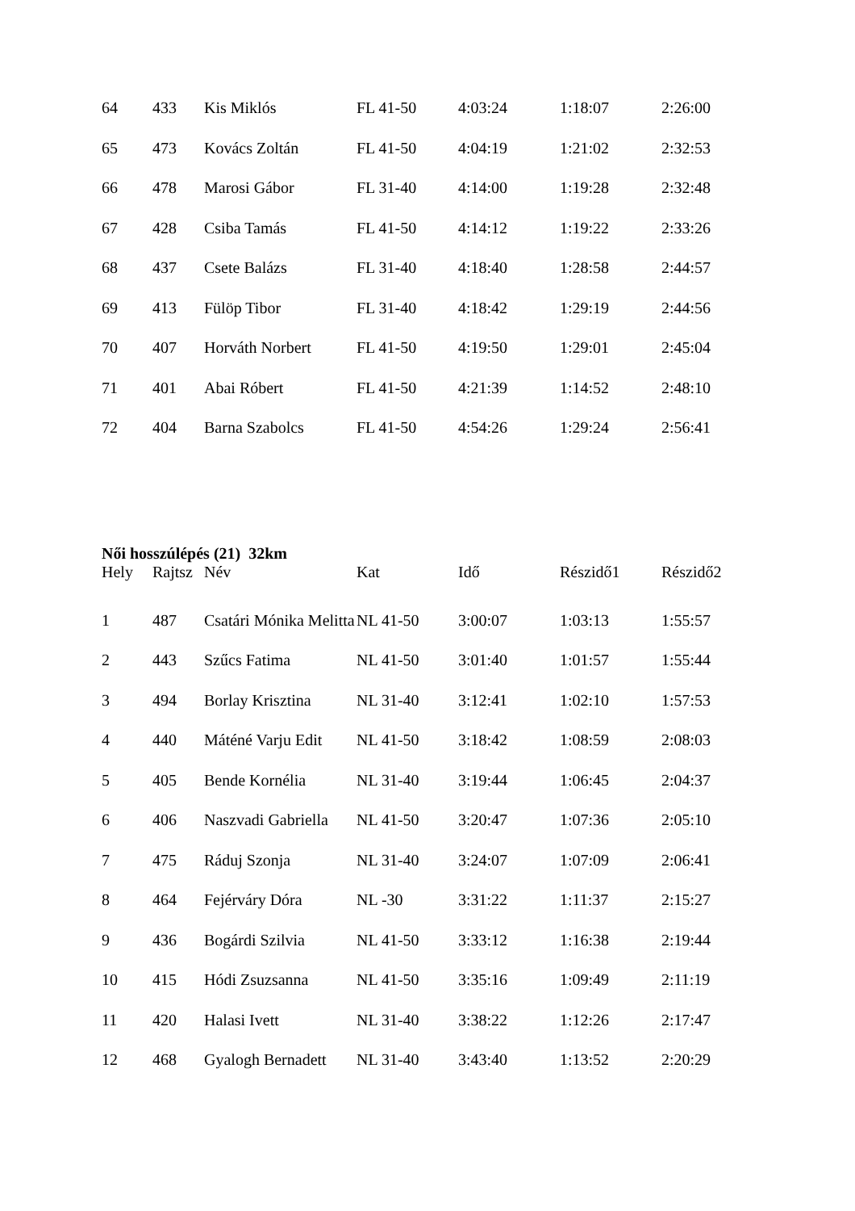| 64 | 433 | Kis Miklós | FL 41-50 | 4:03:24 | 1:18:07 | 2:26:00 |
| 65 | 473 | Kovács Zoltán | FL 41-50 | 4:04:19 | 1:21:02 | 2:32:53 |
| 66 | 478 | Marosi Gábor | FL 31-40 | 4:14:00 | 1:19:28 | 2:32:48 |
| 67 | 428 | Csiba Tamás | FL 41-50 | 4:14:12 | 1:19:22 | 2:33:26 |
| 68 | 437 | Csete Balázs | FL 31-40 | 4:18:40 | 1:28:58 | 2:44:57 |
| 69 | 413 | Fülöp Tibor | FL 31-40 | 4:18:42 | 1:29:19 | 2:44:56 |
| 70 | 407 | Horváth Norbert | FL 41-50 | 4:19:50 | 1:29:01 | 2:45:04 |
| 71 | 401 | Abai Róbert | FL 41-50 | 4:21:39 | 1:14:52 | 2:48:10 |
| 72 | 404 | Barna Szabolcs | FL 41-50 | 4:54:26 | 1:29:24 | 2:56:41 |
Női hosszúlépés (21) 32km
| Hely | Rajtsz | Név | Kat | Idő | Részidő1 | Részidő2 |
| --- | --- | --- | --- | --- | --- | --- |
| 1 | 487 | Csatári Mónika Melitta | NL 41-50 | 3:00:07 | 1:03:13 | 1:55:57 |
| 2 | 443 | Szűcs Fatima | NL 41-50 | 3:01:40 | 1:01:57 | 1:55:44 |
| 3 | 494 | Borlay Krisztina | NL 31-40 | 3:12:41 | 1:02:10 | 1:57:53 |
| 4 | 440 | Máténé Varju Edit | NL 41-50 | 3:18:42 | 1:08:59 | 2:08:03 |
| 5 | 405 | Bende Kornélia | NL 31-40 | 3:19:44 | 1:06:45 | 2:04:37 |
| 6 | 406 | Naszvadi Gabriella | NL 41-50 | 3:20:47 | 1:07:36 | 2:05:10 |
| 7 | 475 | Ráduj Szonja | NL 31-40 | 3:24:07 | 1:07:09 | 2:06:41 |
| 8 | 464 | Fejérváry Dóra | NL -30 | 3:31:22 | 1:11:37 | 2:15:27 |
| 9 | 436 | Bogárdi Szilvia | NL 41-50 | 3:33:12 | 1:16:38 | 2:19:44 |
| 10 | 415 | Hódi Zsuzsanna | NL 41-50 | 3:35:16 | 1:09:49 | 2:11:19 |
| 11 | 420 | Halasi Ivett | NL 31-40 | 3:38:22 | 1:12:26 | 2:17:47 |
| 12 | 468 | Gyalogh Bernadett | NL 31-40 | 3:43:40 | 1:13:52 | 2:20:29 |